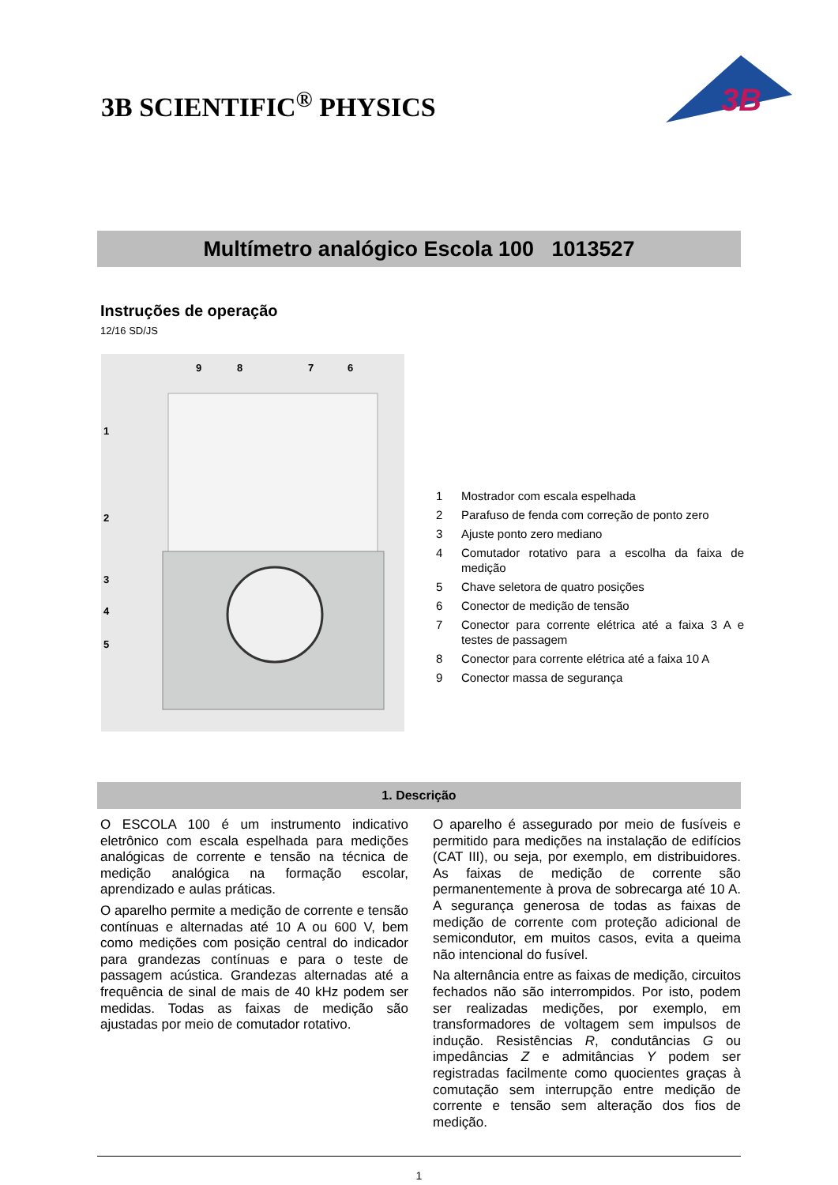3B SCIENTIFIC<sup>®</sup> PHYSICS
3B
Multímetro analógico Escola 100 1013527
Instruções de operação
12/16 SD/JS
9
8
7
6
1
2
3
4
5
1 Mostrador com escala espelhada
2 Parafuso de fenda com correção de ponto zero
3 Ajuste ponto zero mediano
4 Comutador rotativo para a escolha da faixa de medição
5 Chave seletora de quatro posições
6 Conector de medição de tensão
7 Conector para corrente elétrica até a faixa 3 A e testes de passagem
8 Conector para corrente elétrica até a faixa 10 A
9 Conector massa de segurança
1. Descrição
O ESCOLA 100 é um instrumento indicativo eletrônico com escala espelhada para medições analógicas de corrente e tensão na técnica de medição analógica na formação escolar, aprendizado e aulas práticas.
O aparelho permite a medição de corrente e tensão contínuas e alternadas até 10 A ou 600 V, bem como medições com posição central do indicador para grandezas contínuas e para o teste de passagem acústica. Grandezas alternadas até a frequência de sinal de mais de 40 kHz podem ser medidas. Todas as faixas de medição são ajustadas por meio de comutador rotativo.
O aparelho é assegurado por meio de fusíveis e permitido para medições na instalação de edifícios (CAT III), ou seja, por exemplo, em distribuidores. As faixas de medição de corrente são permanentemente à prova de sobrecarga até 10 A. A segurança generosa de todas as faixas de medição de corrente com proteção adicional de semicondutor, em muitos casos, evita a queima não intencional do fusível.
Na alternância entre as faixas de medição, circuitos fechados não são interrompidos. Por isto, podem ser realizadas medições, por exemplo, em transformadores de voltagem sem impulsos de indução. Resistências R, condutâncias G ou impedâncias Z e admitâncias Y podem ser registradas facilmente como quocientes graças à comutação sem interrupção entre medição de corrente e tensão sem alteração dos fios de medição.
1